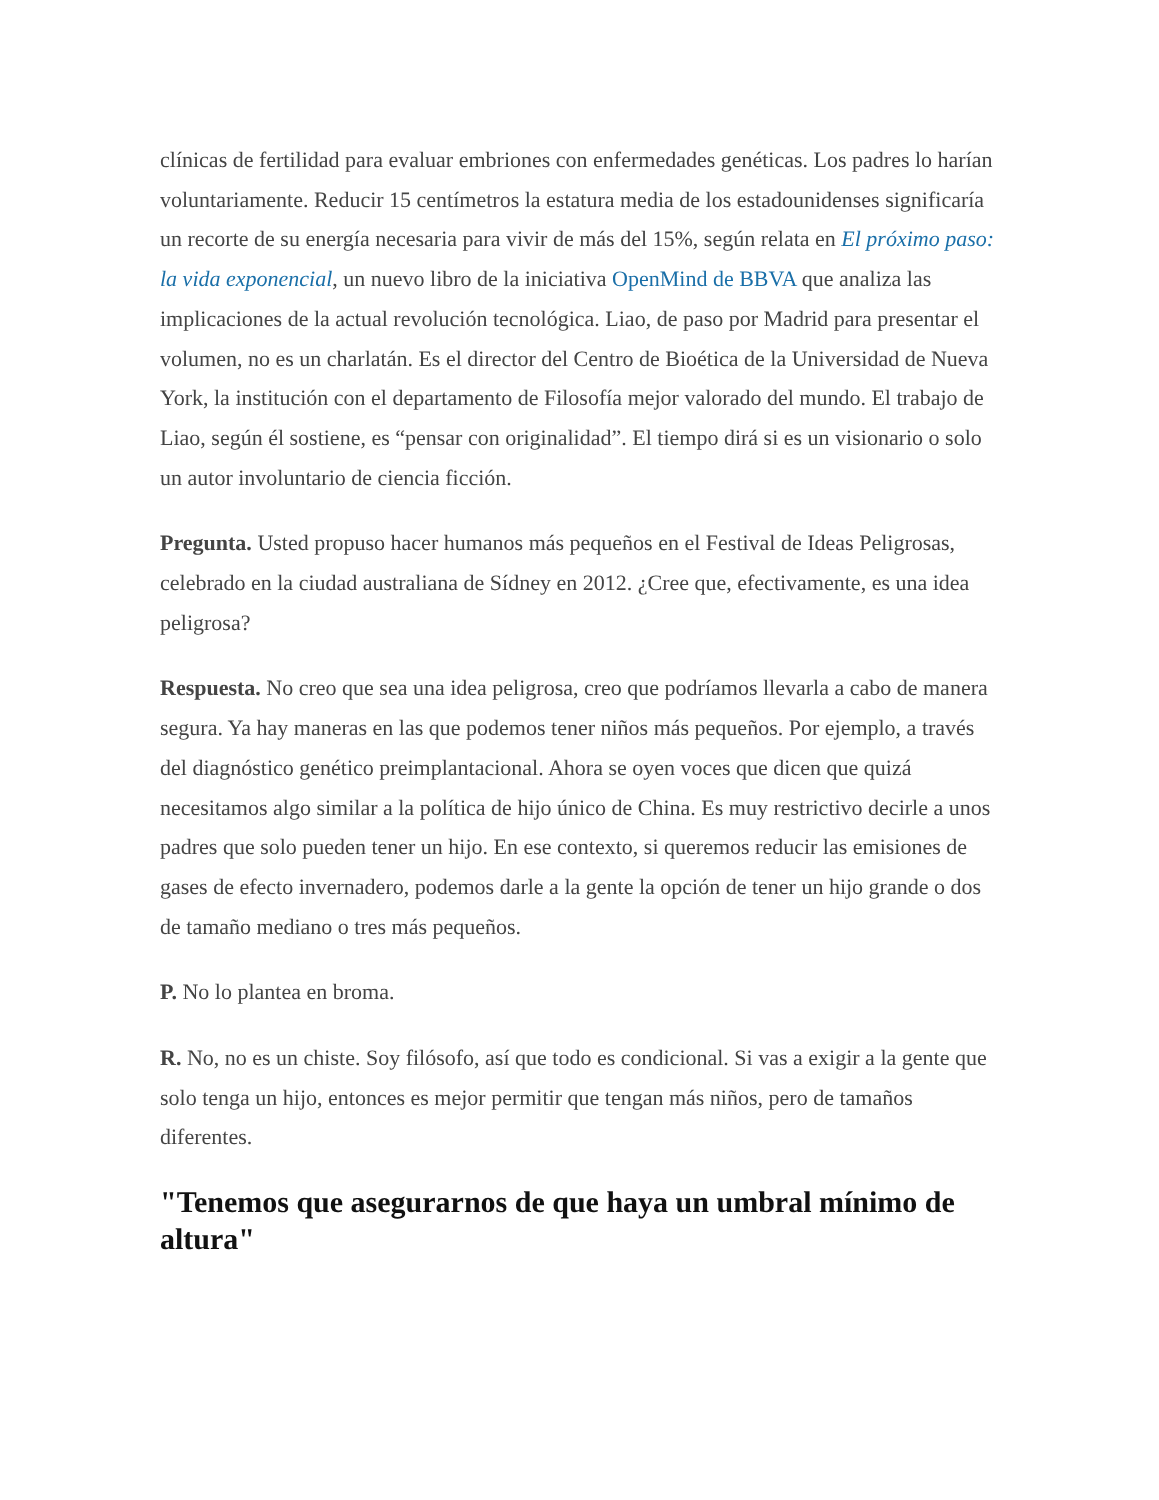clínicas de fertilidad para evaluar embriones con enfermedades genéticas. Los padres lo harían voluntariamente. Reducir 15 centímetros la estatura media de los estadounidenses significaría un recorte de su energía necesaria para vivir de más del 15%, según relata en El próximo paso: la vida exponencial, un nuevo libro de la iniciativa OpenMind de BBVA que analiza las implicaciones de la actual revolución tecnológica. Liao, de paso por Madrid para presentar el volumen, no es un charlatán. Es el director del Centro de Bioética de la Universidad de Nueva York, la institución con el departamento de Filosofía mejor valorado del mundo. El trabajo de Liao, según él sostiene, es “pensar con originalidad”. El tiempo dirá si es un visionario o solo un autor involuntario de ciencia ficción.
Pregunta. Usted propuso hacer humanos más pequeños en el Festival de Ideas Peligrosas, celebrado en la ciudad australiana de Sídney en 2012. ¿Cree que, efectivamente, es una idea peligrosa?
Respuesta. No creo que sea una idea peligrosa, creo que podríamos llevarla a cabo de manera segura. Ya hay maneras en las que podemos tener niños más pequeños. Por ejemplo, a través del diagnóstico genético preimplantacional. Ahora se oyen voces que dicen que quizá necesitamos algo similar a la política de hijo único de China. Es muy restrictivo decirle a unos padres que solo pueden tener un hijo. En ese contexto, si queremos reducir las emisiones de gases de efecto invernadero, podemos darle a la gente la opción de tener un hijo grande o dos de tamaño mediano o tres más pequeños.
P. No lo plantea en broma.
R. No, no es un chiste. Soy filósofo, así que todo es condicional. Si vas a exigir a la gente que solo tenga un hijo, entonces es mejor permitir que tengan más niños, pero de tamaños diferentes.
"Tenemos que asegurarnos de que haya un umbral mínimo de altura"